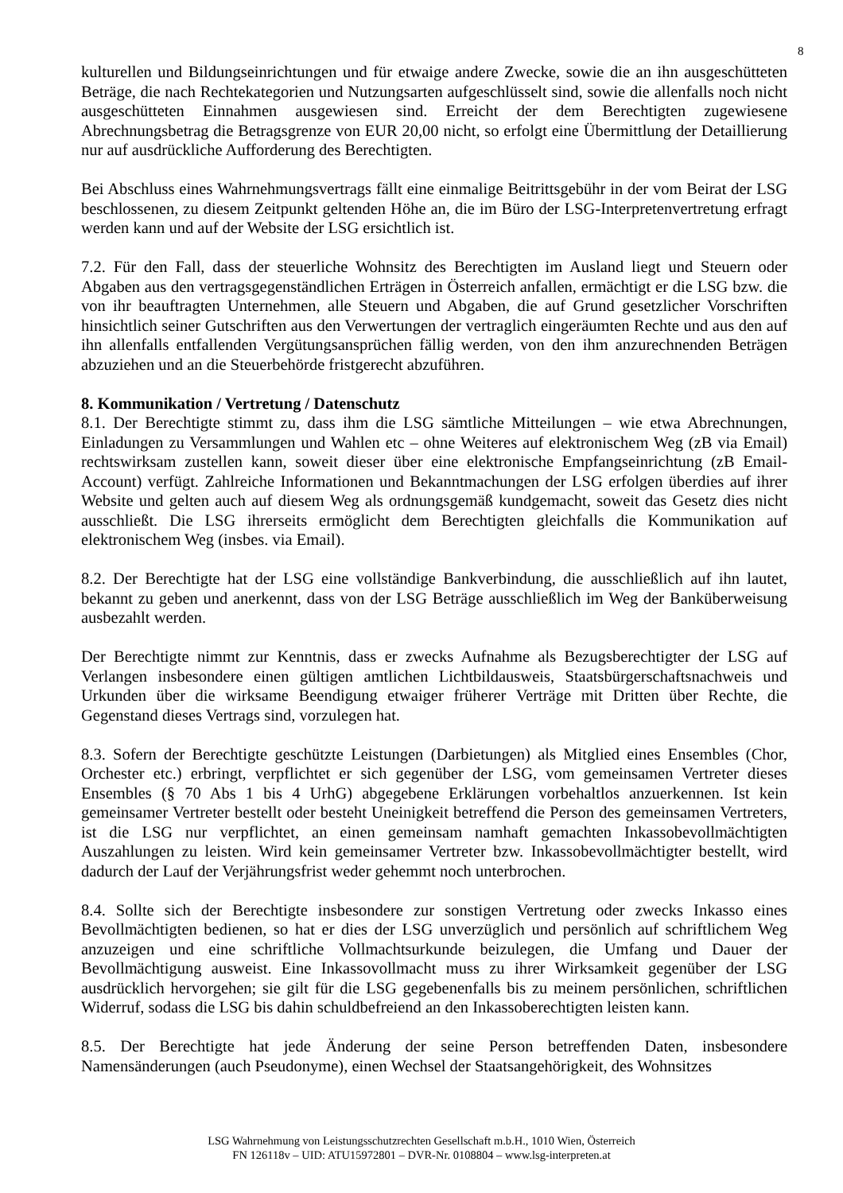8
kulturellen und Bildungseinrichtungen und für etwaige andere Zwecke, sowie die an ihn ausgeschütteten Beträge, die nach Rechtekategorien und Nutzungsarten aufgeschlüsselt sind, sowie die allenfalls noch nicht ausgeschütteten Einnahmen ausgewiesen sind. Erreicht der dem Berechtigten zugewiesene Abrechnungsbetrag die Betragsgrenze von EUR 20,00 nicht, so erfolgt eine Übermittlung der Detaillierung nur auf ausdrückliche Aufforderung des Berechtigten.
Bei Abschluss eines Wahrnehmungsvertrags fällt eine einmalige Beitrittsgebühr in der vom Beirat der LSG beschlossenen, zu diesem Zeitpunkt geltenden Höhe an, die im Büro der LSG-Interpretenvertretung erfragt werden kann und auf der Website der LSG ersichtlich ist.
7.2. Für den Fall, dass der steuerliche Wohnsitz des Berechtigten im Ausland liegt und Steuern oder Abgaben aus den vertragsgegenständlichen Erträgen in Österreich anfallen, ermächtigt er die LSG bzw. die von ihr beauftragten Unternehmen, alle Steuern und Abgaben, die auf Grund gesetzlicher Vorschriften hinsichtlich seiner Gutschriften aus den Verwertungen der vertraglich eingeräumten Rechte und aus den auf ihn allenfalls entfallenden Vergütungsansprüchen fällig werden, von den ihm anzurechnenden Beträgen abzuziehen und an die Steuerbehörde fristgerecht abzuführen.
8. Kommunikation / Vertretung / Datenschutz
8.1. Der Berechtigte stimmt zu, dass ihm die LSG sämtliche Mitteilungen – wie etwa Abrechnungen, Einladungen zu Versammlungen und Wahlen etc – ohne Weiteres auf elektronischem Weg (zB via Email) rechtswirksam zustellen kann, soweit dieser über eine elektronische Empfangseinrichtung (zB Email-Account) verfügt. Zahlreiche Informationen und Bekanntmachungen der LSG erfolgen überdies auf ihrer Website und gelten auch auf diesem Weg als ordnungsgemäß kundgemacht, soweit das Gesetz dies nicht ausschließt. Die LSG ihrerseits ermöglicht dem Berechtigten gleichfalls die Kommunikation auf elektronischem Weg (insbes. via Email).
8.2. Der Berechtigte hat der LSG eine vollständige Bankverbindung, die ausschließlich auf ihn lautet, bekannt zu geben und anerkennt, dass von der LSG Beträge ausschließlich im Weg der Banküberweisung ausbezahlt werden.
Der Berechtigte nimmt zur Kenntnis, dass er zwecks Aufnahme als Bezugsberechtigter der LSG auf Verlangen insbesondere einen gültigen amtlichen Lichtbildausweis, Staatsbürgerschaftsnachweis und Urkunden über die wirksame Beendigung etwaiger früherer Verträge mit Dritten über Rechte, die Gegenstand dieses Vertrags sind, vorzulegen hat.
8.3. Sofern der Berechtigte geschützte Leistungen (Darbietungen) als Mitglied eines Ensembles (Chor, Orchester etc.) erbringt, verpflichtet er sich gegenüber der LSG, vom gemeinsamen Vertreter dieses Ensembles (§ 70 Abs 1 bis 4 UrhG) abgegebene Erklärungen vorbehaltlos anzuerkennen. Ist kein gemeinsamer Vertreter bestellt oder besteht Uneinigkeit betreffend die Person des gemeinsamen Vertreters, ist die LSG nur verpflichtet, an einen gemeinsam namhaft gemachten Inkassobevollmächtigten Auszahlungen zu leisten. Wird kein gemeinsamer Vertreter bzw. Inkassobevollmächtigter bestellt, wird dadurch der Lauf der Verjährungsfrist weder gehemmt noch unterbrochen.
8.4. Sollte sich der Berechtigte insbesondere zur sonstigen Vertretung oder zwecks Inkasso eines Bevollmächtigten bedienen, so hat er dies der LSG unverzüglich und persönlich auf schriftlichem Weg anzuzeigen und eine schriftliche Vollmachtsurkunde beizulegen, die Umfang und Dauer der Bevollmächtigung ausweist. Eine Inkassovollmacht muss zu ihrer Wirksamkeit gegenüber der LSG ausdrücklich hervorgehen; sie gilt für die LSG gegebenenfalls bis zu meinem persönlichen, schriftlichen Widerruf, sodass die LSG bis dahin schuldbefreiend an den Inkassoberechtigten leisten kann.
8.5. Der Berechtigte hat jede Änderung der seine Person betreffenden Daten, insbesondere Namensänderungen (auch Pseudonyme), einen Wechsel der Staatsangehörigkeit, des Wohnsitzes
LSG Wahrnehmung von Leistungsschutzrechten Gesellschaft m.b.H., 1010 Wien, Österreich
FN 126118v – UID: ATU15972801 – DVR-Nr. 0108804 – www.lsg-interpreten.at